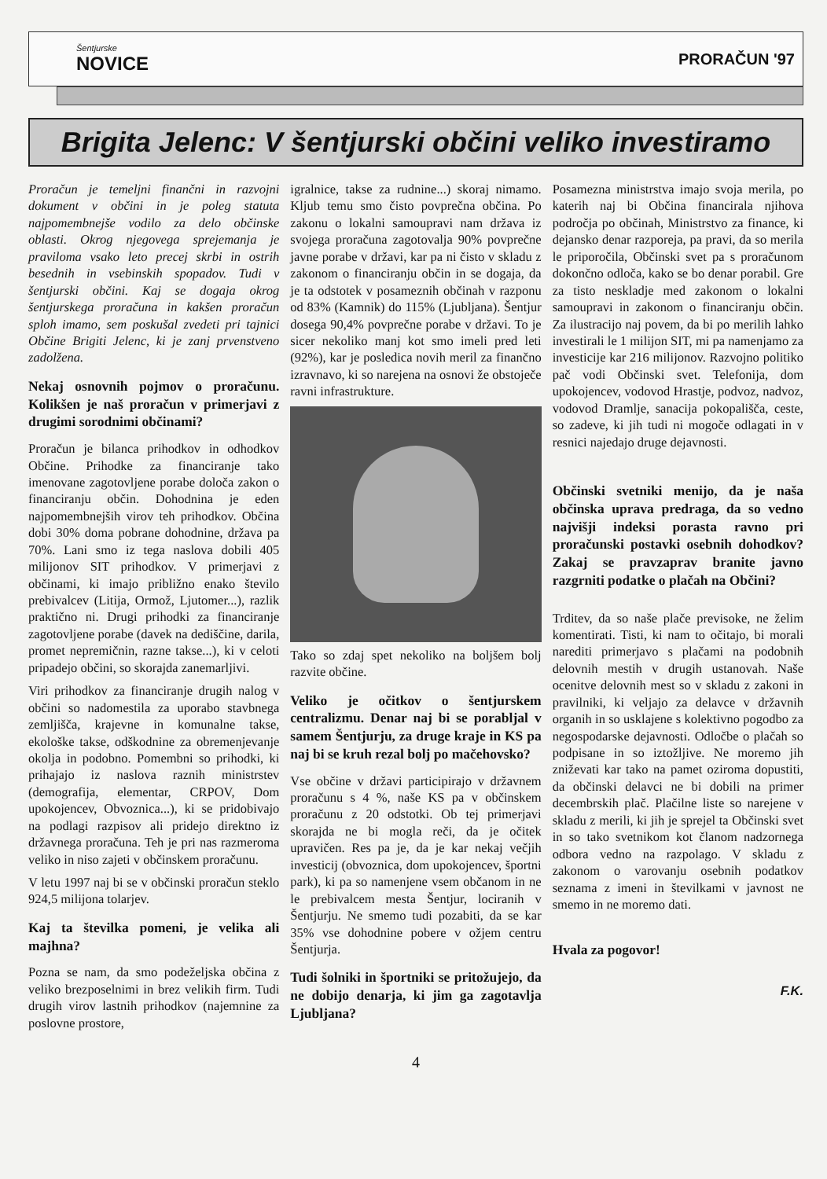Šentjurske
NOVICE
PRORAČUN '97
Brigita Jelenc: V šentjurski občini veliko investiramo
Proračun je temeljni finančni in razvojni dokument v občini in je poleg statuta najpomembnejše vodilo za delo občinske oblasti. Okrog njegovega sprejemanja je praviloma vsako leto precej skrbi in ostrih besednih in vsebinskih spopadov. Tudi v šentjurski občini. Kaj se dogaja okrog šentjurskega proračuna in kakšen proračun sploh imamo, sem poskušal zvedeti pri tajnici Občine Brigiti Jelenc, ki je zanj prvenstveno zadolžena.
Nekaj osnovnih pojmov o proračunu. Kolikšen je naš proračun v primerjavi z drugimi sorodnimi občinami?
Proračun je bilanca prihodkov in odhodkov Občine. Prihodke za financiranje tako imenovane zagotovljene porabe določa zakon o financiranju občin. Dohodnina je eden najpomembnejših virov teh prihodkov. Občina dobi 30% doma pobrane dohodnine, država pa 70%. Lani smo iz tega naslova dobili 405 milijonov SIT prihodkov. V primerjavi z občinami, ki imajo približno enako število prebivalcev (Litija, Ormož, Ljutomer...), razlik praktično ni. Drugi prihodki za financiranje zagotovljene porabe (davek na dediščine, darila, promet nepremičnin, razne takse...), ki v celoti pripadejo občini, so skorajda zanemarljivi.
Viri prihodkov za financiranje drugih nalog v občini so nadomestila za uporabo stavbnega zemljišča, krajevne in komunalne takse, ekološke takse, odškodnine za obremenjevanje okolja in podobno. Pomembni so prihodki, ki prihajajo iz naslova raznih ministrstev (demografija, elementar, CRPOV, Dom upokojencev, Obvoznica...), ki se pridobivajo na podlagi razpisov ali pridejo direktno iz državnega proračuna. Teh je pri nas razmeroma veliko in niso zajeti v občinskem proračunu.
V letu 1997 naj bi se v občinski proračun steklo 924,5 milijona tolarjev.
Kaj ta številka pomeni, je velika ali majhna?
Pozna se nam, da smo podeželjska občina z veliko brezposelnimi in brez velikih firm. Tudi drugih virov lastnih prihodkov (najemnine za poslovne prostore,
igralnice, takse za rudnine...) skoraj nimamo. Kljub temu smo čisto povprečna občina. Po zakonu o lokalni samoupravi nam država iz svojega proračuna zagotovalja 90% povprečne javne porabe v državi, kar pa ni čisto v skladu z zakonom o financiranju občin in se dogaja, da je ta odstotek v posameznih občinah v razponu od 83% (Kamnik) do 115% (Ljubljana). Šentjur dosega 90,4% povprečne porabe v državi. To je sicer nekoliko manj kot smo imeli pred leti (92%), kar je posledica novih meril za finančno izravnavo, ki so narejena na osnovi že obstoječe ravni infrastrukture.
Tako so zdaj spet nekoliko na boljšem bolj razvite občine.
Veliko je očitkov o šentjurskem centralizmu. Denar naj bi se porabljal v samem Šentjurju, za druge kraje in KS pa naj bi se kruh rezal bolj po mačehovsko?
Vse občine v državi participirajo v državnem proračunu s 4 %, naše KS pa v občinskem proračunu z 20 odstotki. Ob tej primerjavi skorajda ne bi mogla reči, da je očitek upravičen. Res pa je, da je kar nekaj večjih investicij (obvoznica, dom upokojencev, športni park), ki pa so namenjene vsem občanom in ne le prebivalcem mesta Šentjur, lociranih v Šentjurju. Ne smemo tudi pozabiti, da se kar 35% vse dohodnine pobere v ožjem centru Šentjurja.
Tudi šolniki in športniki se pritožujejo, da ne dobijo denarja, ki jim ga zagotavlja Ljubljana?
Posamezna ministrstva imajo svoja merila, po katerih naj bi Občina financirala njihova področja po občinah, Ministrstvo za finance, ki dejansko denar razporeja, pa pravi, da so merila le priporočila, Občinski svet pa s proračunom dokončno odloča, kako se bo denar porabil. Gre za tisto neskladje med zakonom o lokalni samoupravi in zakonom o financiranju občin. Za ilustracijo naj povem, da bi po merilih lahko investirali le 1 milijon SIT, mi pa namenjamo za investicije kar 216 milijonov. Razvojno politiko pač vodi Občinski svet. Telefonija, dom upokojencev, vodovod Hrastje, podvoz, nadvoz, vodovod Dramlje, sanacija pokopališča, ceste, so zadeve, ki jih tudi ni mogoče odlagati in v resnici najedajo druge dejavnosti.
Občinski svetniki menijo, da je naša občinska uprava predraga, da so vedno najvišji indeksi porasta ravno pri proračunski postavki osebnih dohodkov? Zakaj se pravzaprav branite javno razgrniti podatke o plačah na Občini?
Trditev, da so naše plače previsoke, ne želim komentirati. Tisti, ki nam to očitajo, bi morali narediti primerjavo s plačami na podobnih delovnih mestih v drugih ustanovah. Naše ocenitve delovnih mest so v skladu z zakoni in pravilniki, ki veljajo za delavce v državnih organih in so usklajene s kolektivno pogodbo za negospodarske dejavnosti. Odločbe o plačah so podpisane in so iztožljive. Ne moremo jih zniževati kar tako na pamet oziroma dopustiti, da občinski delavci ne bi dobili na primer decembrskih plač. Plačilne liste so narejene v skladu z merili, ki jih je sprejel ta Občinski svet in so tako svetnikom kot članom nadzornega odbora vedno na razpolago. V skladu z zakonom o varovanju osebnih podatkov seznama z imeni in številkami v javnost ne smemo in ne moremo dati.
Hvala za pogovor!
F.K.
4